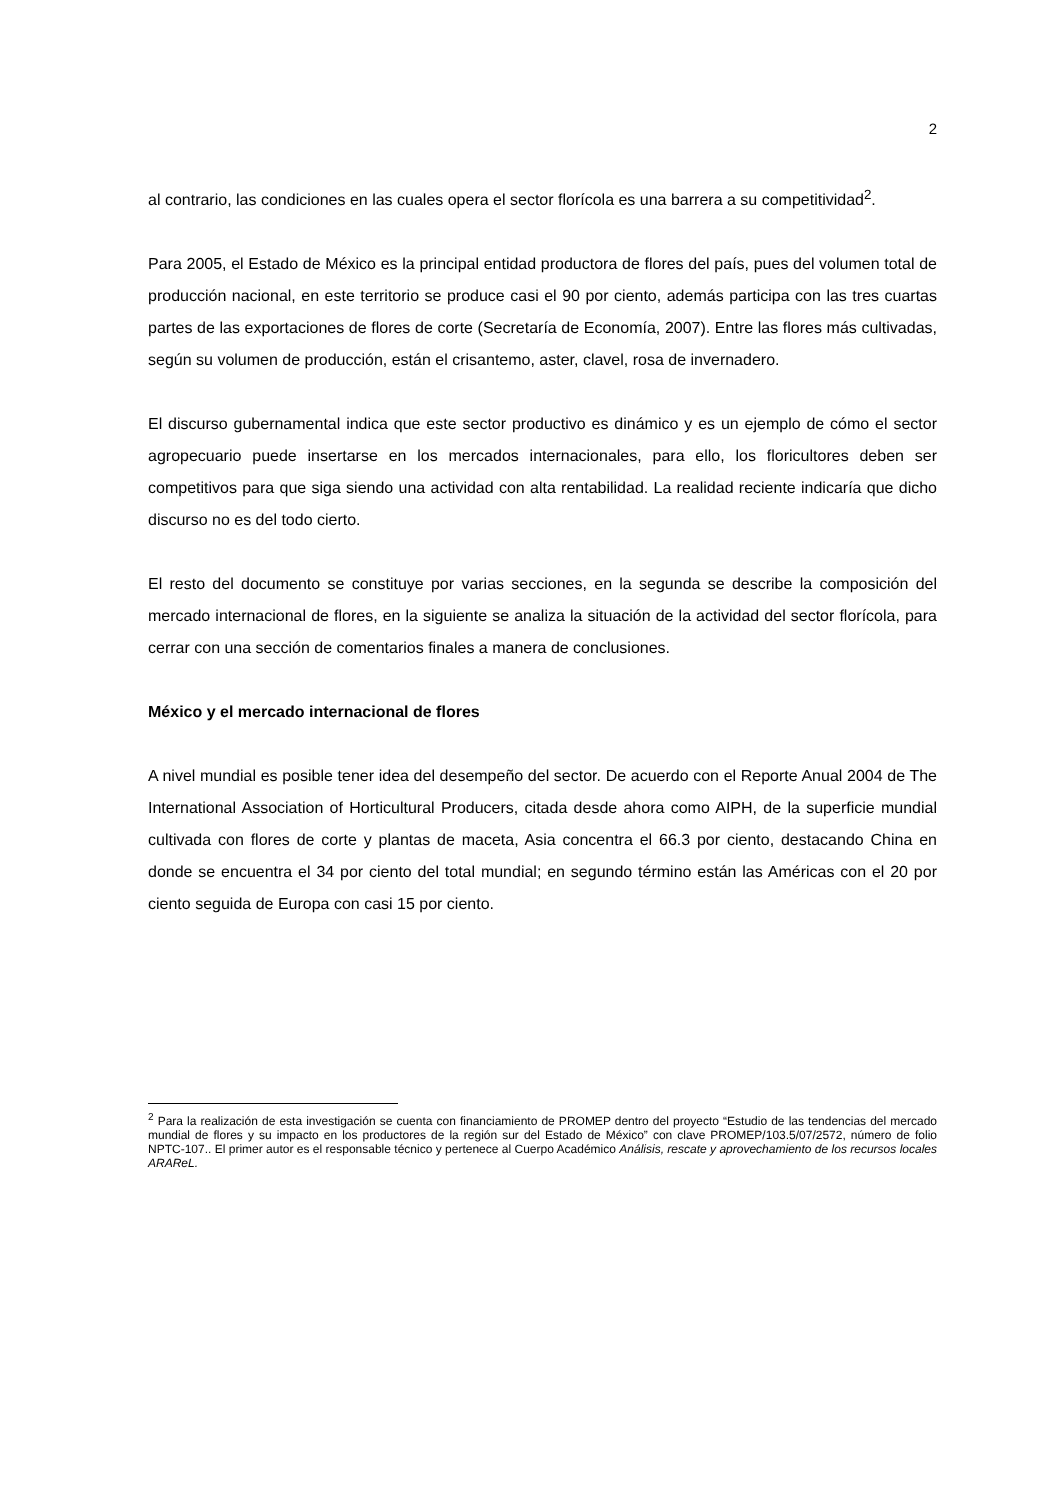2
al contrario, las condiciones en las cuales opera el sector florícola es una barrera a su competitividad<sup>2</sup>.
Para 2005, el Estado de México es la principal entidad productora de flores del país, pues del volumen total de producción nacional, en este territorio se produce casi el 90 por ciento, además participa con las tres cuartas partes de las exportaciones de flores de corte (Secretaría de Economía, 2007). Entre las flores más cultivadas, según su volumen de producción, están el crisantemo, aster, clavel, rosa de invernadero.
El discurso gubernamental indica que este sector productivo es dinámico y es un ejemplo de cómo el sector agropecuario puede insertarse en los mercados internacionales, para ello, los floricultores deben ser competitivos para que siga siendo una actividad con alta rentabilidad. La realidad reciente indicaría que dicho discurso no es del todo cierto.
El resto del documento se constituye por varias secciones, en la segunda se describe la composición del mercado internacional de flores, en la siguiente se analiza la situación de la actividad del sector florícola, para cerrar con una sección de comentarios finales a manera de conclusiones.
México y el mercado internacional de flores
A nivel mundial es posible tener idea del desempeño del sector. De acuerdo con el Reporte Anual 2004 de The International Association of Horticultural Producers, citada desde ahora como AIPH, de la superficie mundial cultivada con flores de corte y plantas de maceta, Asia concentra el 66.3 por ciento, destacando China en donde se encuentra el 34 por ciento del total mundial; en segundo término están las Américas con el 20 por ciento seguida de Europa con casi 15 por ciento.
<sup>2</sup> Para la realización de esta investigación se cuenta con financiamiento de PROMEP dentro del proyecto “Estudio de las tendencias del mercado mundial de flores y su impacto en los productores de la región sur del Estado de México” con clave PROMEP/103.5/07/2572, número de folio NPTC-107.. El primer autor es el responsable técnico y pertenece al Cuerpo Académico Análisis, rescate y aprovechamiento de los recursos locales ARAReL.